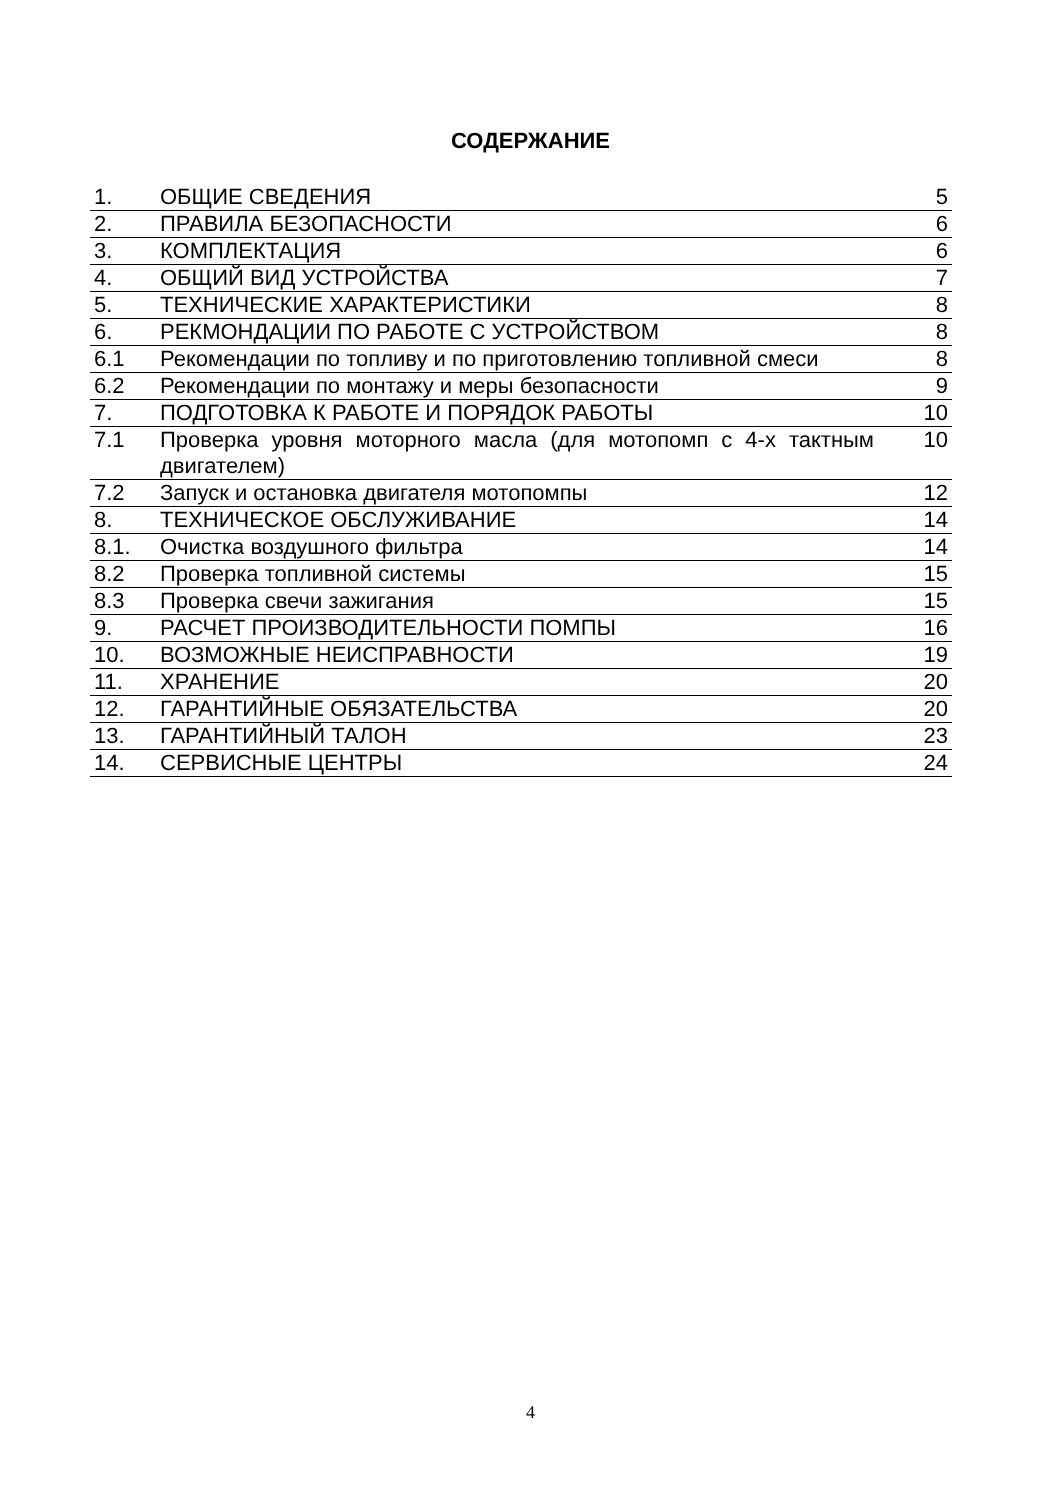СОДЕРЖАНИЕ
| 1. | ОБЩИЕ СВЕДЕНИЯ | 5 |
| 2. | ПРАВИЛА БЕЗОПАСНОСТИ | 6 |
| 3. | КОМПЛЕКТАЦИЯ | 6 |
| 4. | ОБЩИЙ ВИД УСТРОЙСТВА | 7 |
| 5. | ТЕХНИЧЕСКИЕ ХАРАКТЕРИСТИКИ | 8 |
| 6. | РЕКМОНДАЦИИ ПО РАБОТЕ С УСТРОЙСТВОМ | 8 |
| 6.1 | Рекомендации по топливу и по приготовлению топливной смеси | 8 |
| 6.2 | Рекомендации по монтажу и меры безопасности | 9 |
| 7. | ПОДГОТОВКА К РАБОТЕ И ПОРЯДОК РАБОТЫ | 10 |
| 7.1 | Проверка уровня моторного масла (для мотопомп с 4-х тактным двигателем) | 10 |
| 7.2 | Запуск и остановка двигателя мотопомпы | 12 |
| 8. | ТЕХНИЧЕСКОЕ ОБСЛУЖИВАНИЕ | 14 |
| 8.1. | Очистка воздушного фильтра | 14 |
| 8.2 | Проверка топливной системы | 15 |
| 8.3 | Проверка свечи зажигания | 15 |
| 9. | РАСЧЕТ ПРОИЗВОДИТЕЛЬНОСТИ ПОМПЫ | 16 |
| 10. | ВОЗМОЖНЫЕ НЕИСПРАВНОСТИ | 19 |
| 11. | ХРАНЕНИЕ | 20 |
| 12. | ГАРАНТИЙНЫЕ ОБЯЗАТЕЛЬСТВА | 20 |
| 13. | ГАРАНТИЙНЫЙ ТАЛОН | 23 |
| 14. | СЕРВИСНЫЕ ЦЕНТРЫ | 24 |
4